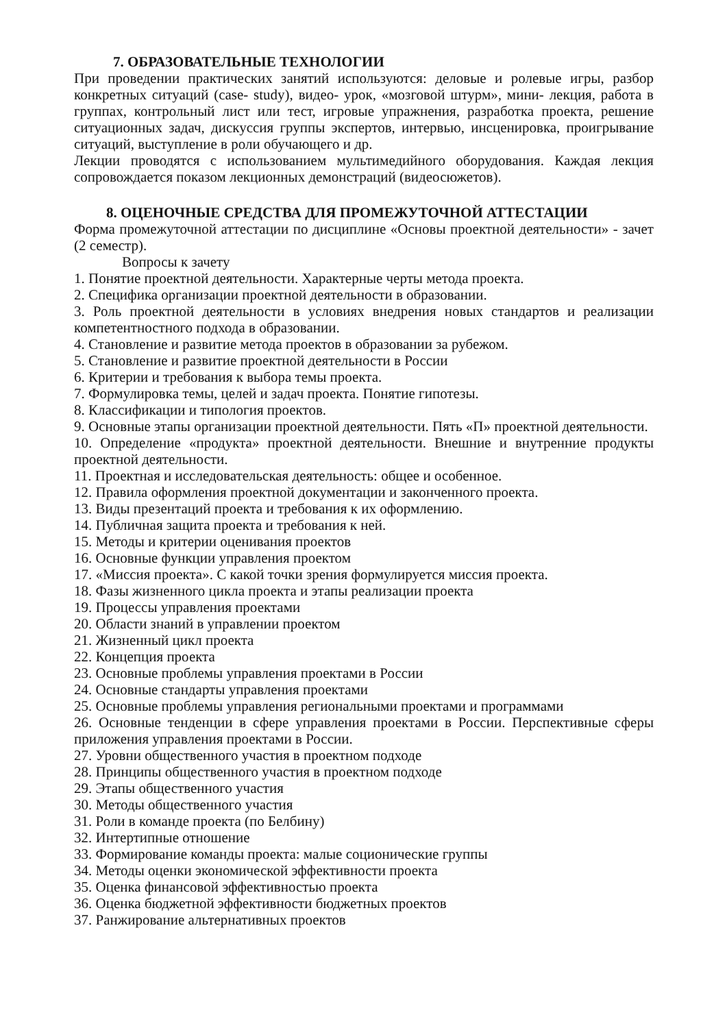7. ОБРАЗОВАТЕЛЬНЫЕ ТЕХНОЛОГИИ
При проведении практических занятий используются: деловые и ролевые игры, разбор конкретных ситуаций (case- study), видео- урок, «мозговой штурм», мини- лекция, работа в группах, контрольный лист или тест, игровые упражнения, разработка проекта, решение ситуационных задач, дискуссия группы экспертов, интервью, инсценировка, проигрывание ситуаций, выступление в роли обучающего и др.
Лекции проводятся с использованием мультимедийного оборудования. Каждая лекция сопровождается показом лекционных демонстраций (видеосюжетов).
8. ОЦЕНОЧНЫЕ СРЕДСТВА ДЛЯ ПРОМЕЖУТОЧНОЙ АТТЕСТАЦИИ
Форма промежуточной аттестации по дисциплине «Основы проектной деятельности» - зачет (2 семестр).
Вопросы к зачету
1. Понятие проектной деятельности. Характерные черты метода проекта.
2. Специфика организации проектной деятельности в образовании.
3. Роль проектной деятельности в условиях внедрения новых стандартов и реализации компетентностного подхода в образовании.
4. Становление и развитие метода проектов в образовании за рубежом.
5. Становление и развитие проектной деятельности в России
6. Критерии и требования к выбора темы проекта.
7. Формулировка темы, целей и задач проекта. Понятие гипотезы.
8. Классификации и типология проектов.
9. Основные этапы организации проектной деятельности. Пять «П» проектной деятельности.
10. Определение «продукта» проектной деятельности. Внешние и внутренние продукты проектной деятельности.
11. Проектная и исследовательская деятельность: общее и особенное.
12. Правила оформления проектной документации и законченного проекта.
13. Виды презентаций проекта и требования к их оформлению.
14. Публичная защита проекта и требования к ней.
15. Методы и критерии оценивания проектов
16. Основные функции управления проектом
17. «Миссия проекта». С какой точки зрения формулируется миссия проекта.
18. Фазы жизненного цикла проекта и этапы реализации проекта
19. Процессы управления проектами
20. Области знаний в управлении проектом
21. Жизненный цикл проекта
22. Концепция проекта
23. Основные проблемы управления проектами в России
24. Основные стандарты управления проектами
25. Основные проблемы управления региональными проектами и программами
26. Основные тенденции в сфере управления проектами в России. Перспективные сферы приложения управления проектами в России.
27. Уровни общественного участия в проектном подходе
28. Принципы общественного участия в проектном подходе
29. Этапы общественного участия
30. Методы общественного участия
31. Роли в команде проекта (по Белбину)
32. Интертипные отношение
33. Формирование команды проекта: малые соционические группы
34. Методы оценки экономической эффективности проекта
35. Оценка финансовой эффективностью проекта
36. Оценка бюджетной эффективности бюджетных проектов
37. Ранжирование альтернативных проектов